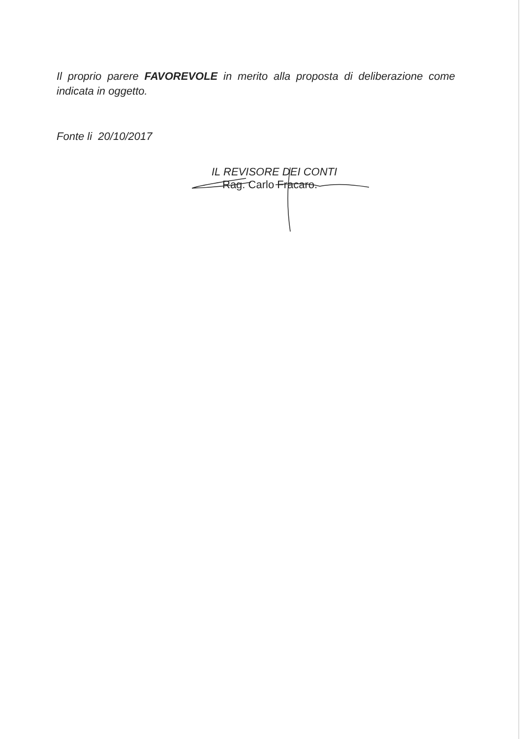Il proprio parere FAVOREVOLE in merito alla proposta di deliberazione come indicata in oggetto.
Fonte li 20/10/2017
IL REVISORE DEI CONTI
Rag. Carlo Fracaro.